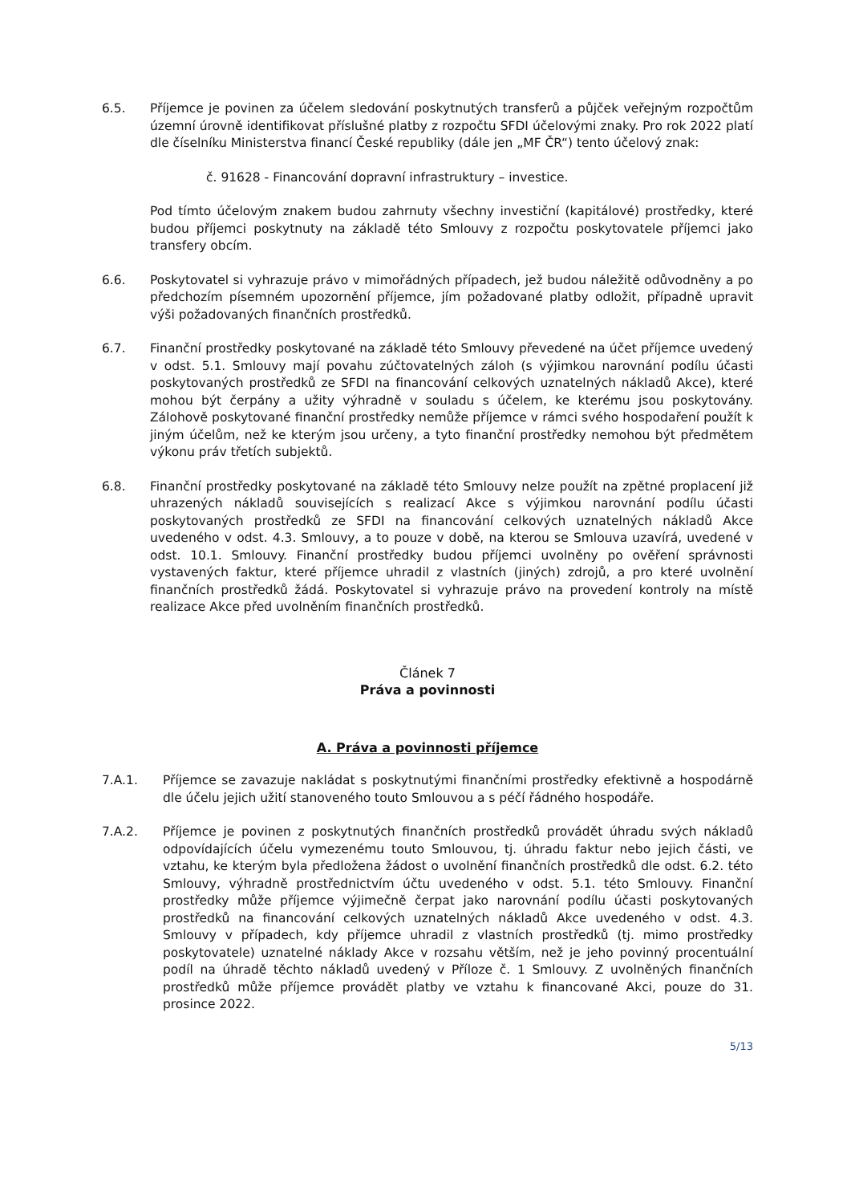6.5. Příjemce je povinen za účelem sledování poskytnutých transferů a půjček veřejným rozpočtům územní úrovně identifikovat příslušné platby z rozpočtu SFDI účelovými znaky. Pro rok 2022 platí dle číselníku Ministerstva financí České republiky (dále jen „MF ČR“) tento účelový znak:
č. 91628 - Financování dopravní infrastruktury – investice.
Pod tímto účelovým znakem budou zahrnuty všechny investiční (kapitálové) prostředky, které budou příjemci poskytnuty na základě této Smlouvy z rozpočtu poskytovatele příjemci jako transfery obcím.
6.6. Poskytovatel si vyhrazuje právo v mimořádných případech, jež budou náležitě odůvodněny a po předchozím písemném upozornění příjemce, jím požadované platby odložit, případně upravit výši požadovaných finančních prostředků.
6.7. Finanční prostředky poskytované na základě této Smlouvy převedené na účet příjemce uvedený v odst. 5.1. Smlouvy mají povahu zúčtovatelných záloh (s výjimkou narovnání podílu účasti poskytovaných prostředků ze SFDI na financování celkových uznatelných nákladů Akce), které mohou být čerpány a užity výhradně v souladu s účelem, ke kterému jsou poskytovány. Zálohově poskytované finanční prostředky nemůže příjemce v rámci svého hospodaření použít k jiným účelům, než ke kterým jsou určeny, a tyto finanční prostředky nemohou být předmětem výkonu práv třetích subjektů.
6.8. Finanční prostředky poskytované na základě této Smlouvy nelze použít na zpětné proplacení již uhrazených nákladů souvisejících s realizací Akce s výjimkou narovnání podílu účasti poskytovaných prostředků ze SFDI na financování celkových uznatelných nákladů Akce uvedeného v odst. 4.3. Smlouvy, a to pouze v době, na kterou se Smlouva uzavírá, uvedené v odst. 10.1. Smlouvy. Finanční prostředky budou příjemci uvolněny po ověření správnosti vystavených faktur, které příjemce uhradil z vlastních (jiných) zdrojů, a pro které uvolnění finančních prostředků žádá. Poskytovatel si vyhrazuje právo na provedení kontroly na místě realizace Akce před uvolněním finančních prostředků.
Článek 7
Práva a povinnosti
A. Práva a povinnosti příjemce
7.A.1. Příjemce se zavazuje nakládat s poskytnutými finančními prostředky efektivně a hospodárně dle účelu jejich užití stanoveného touto Smlouvou a s péčí řádného hospodáře.
7.A.2. Příjemce je povinen z poskytnutých finančních prostředků provádět úhradu svých nákladů odpovídajících účelu vymezenému touto Smlouvou, tj. úhradu faktur nebo jejich části, ve vztahu, ke kterým byla předložena žádost o uvolnění finančních prostředků dle odst. 6.2. této Smlouvy, výhradně prostřednictvím účtu uvedeného v odst. 5.1. této Smlouvy. Finanční prostředky může příjemce výjimečně čerpat jako narovnání podílu účasti poskytovaných prostředků na financování celkových uznatelných nákladů Akce uvedeného v odst. 4.3. Smlouvy v případech, kdy příjemce uhradil z vlastních prostředků (tj. mimo prostředky poskytovatele) uznatelné náklady Akce v rozsahu větším, než je jeho povinný procentuální podíl na úhradě těchto nákladů uvedený v Příloze č. 1 Smlouvy. Z uvolněných finančních prostředků může příjemce provádět platby ve vztahu k financované Akci, pouze do 31. prosince 2022.
5/13